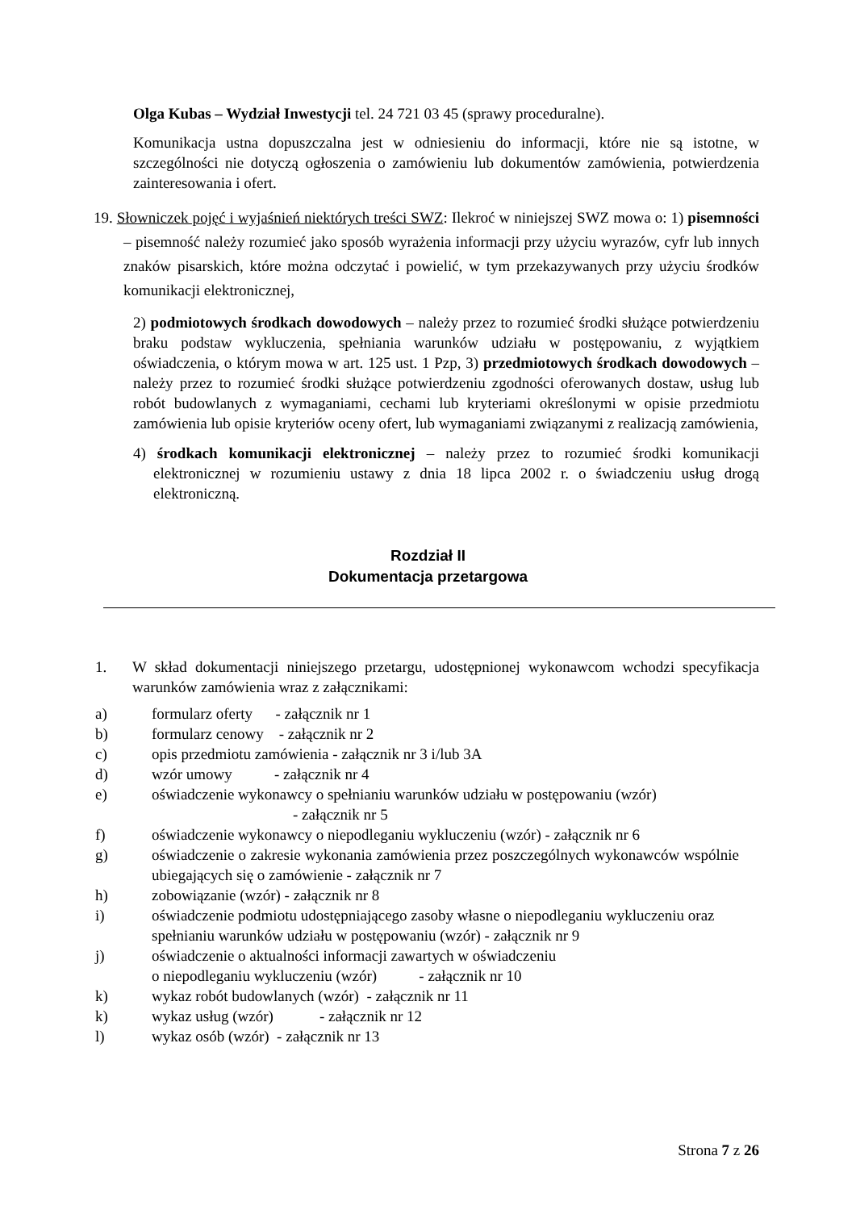Olga Kubas – Wydział Inwestycji tel. 24 721 03 45 (sprawy proceduralne).
Komunikacja ustna dopuszczalna jest w odniesieniu do informacji, które nie są istotne, w szczególności nie dotyczą ogłoszenia o zamówieniu lub dokumentów zamówienia, potwierdzenia zainteresowania i ofert.
19. Słowniczek pojęć i wyjaśnień niektórych treści SWZ: Ilekroć w niniejszej SWZ mowa o: 1) pisemności – pisemność należy rozumieć jako sposób wyrażenia informacji przy użyciu wyrazów, cyfr lub innych znaków pisarskich, które można odczytać i powielić, w tym przekazywanych przy użyciu środków komunikacji elektronicznej,
2) podmiotowych środkach dowodowych – należy przez to rozumieć środki służące potwierdzeniu braku podstaw wykluczenia, spełniania warunków udziału w postępowaniu, z wyjątkiem oświadczenia, o którym mowa w art. 125 ust. 1 Pzp, 3) przedmiotowych środkach dowodowych – należy przez to rozumieć środki służące potwierdzeniu zgodności oferowanych dostaw, usług lub robót budowlanych z wymaganiami, cechami lub kryteriami określonymi w opisie przedmiotu zamówienia lub opisie kryteriów oceny ofert, lub wymaganiami związanymi z realizacją zamówienia,
4) środkach komunikacji elektronicznej – należy przez to rozumieć środki komunikacji elektronicznej w rozumieniu ustawy z dnia 18 lipca 2002 r. o świadczeniu usług drogą elektroniczną.
Rozdział II
Dokumentacja przetargowa
1. W skład dokumentacji niniejszego przetargu, udostępnionej wykonawcom wchodzi specyfikacja warunków zamówienia wraz z załącznikami:
a) formularz oferty - załącznik nr 1
b) formularz cenowy - załącznik nr 2
c) opis przedmiotu zamówienia - załącznik nr 3 i/lub 3A
d) wzór umowy - załącznik nr 4
e) oświadczenie wykonawcy o spełnianiu warunków udziału w postępowaniu (wzór)
- załącznik nr 5
f) oświadczenie wykonawcy o niepodleganiu wykluczeniu (wzór) - załącznik nr 6
g) oświadczenie o zakresie wykonania zamówienia przez poszczególnych wykonawców wspólnie ubiegających się o zamówienie - załącznik nr 7
h) zobowiązanie (wzór) - załącznik nr 8
i) oświadczenie podmiotu udostępniającego zasoby własne o niepodleganiu wykluczeniu oraz spełnianiu warunków udziału w postępowaniu (wzór) - załącznik nr 9
j) oświadczenie o aktualności informacji zawartych w oświadczeniu
o niepodleganiu wykluczeniu (wzór) - załącznik nr 10
k) wykaz robót budowlanych (wzór) - załącznik nr 11
k) wykaz usług (wzór) - załącznik nr 12
l) wykaz osób (wzór) - załącznik nr 13
Strona 7 z 26